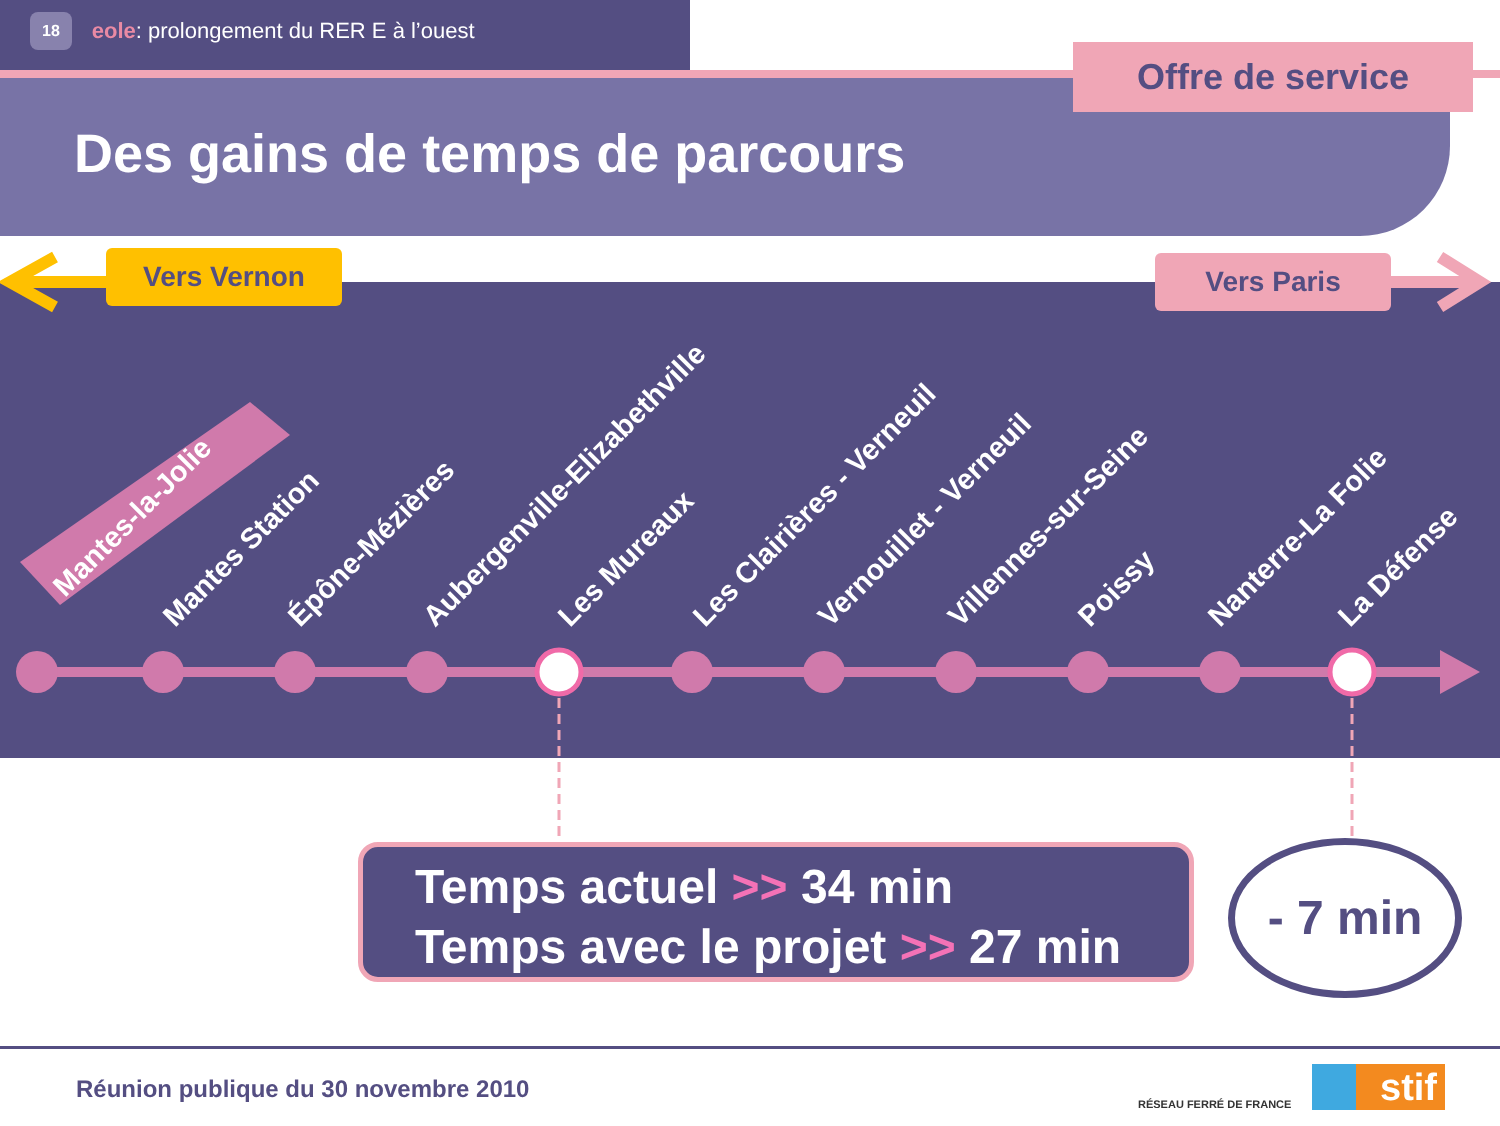18 eole: prolongement du RER E à l’ouest
Offre de service
Des gains de temps de parcours
Vers Vernon Vers Paris
Mantes-la-Jolie
Mantes Station Épône-Mézières Aubergenville-Elizabethville Les Mureaux Les Clairières - Verneuil Vernouillet - Verneuil Villennes-sur-Seine Poissy Nanterre-La Folie La Défense
Temps actuel >> 34 min
Temps avec le projet >> 27 min
- 7 min
Réunion publique du 30 novembre 2010
RÉSEAU FERRÉ DE FRANCE stif